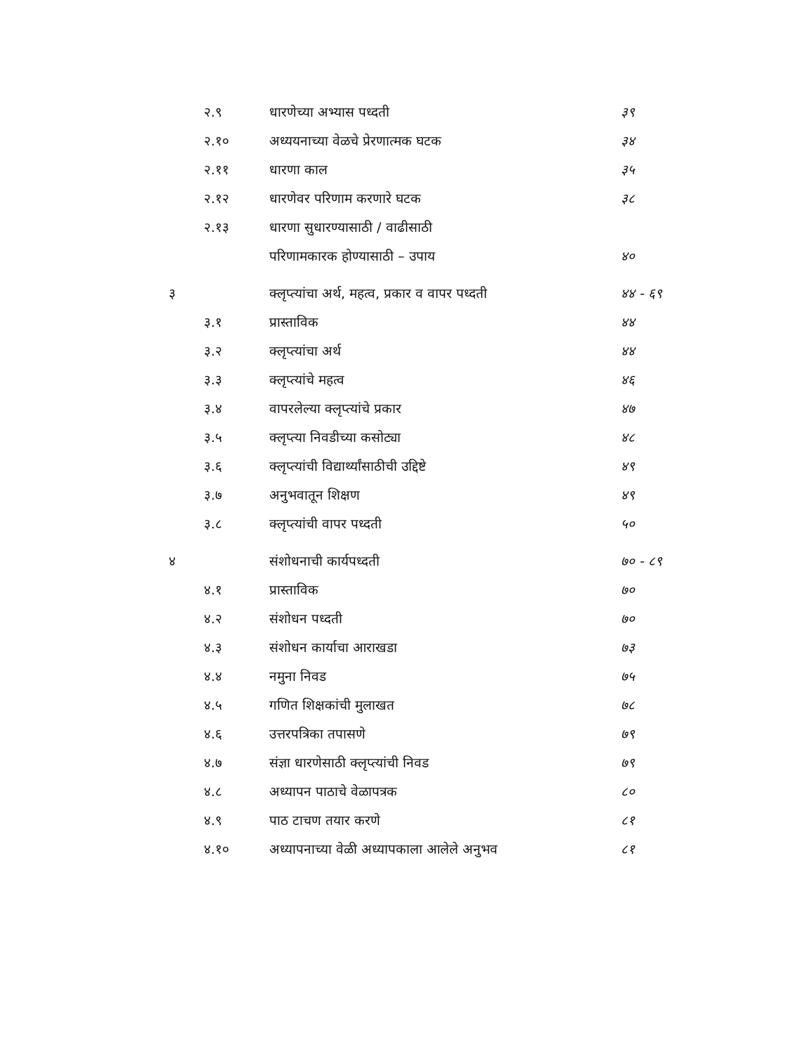| | २.९ | धारणेच्या अभ्यास पध्दती | ३९ |
| | २.१० | अध्ययनाच्या वेळचे प्रेरणात्मक घटक | ३४ |
| | २.११ | धारणा काल | ३५ |
| | २.१२ | धारणेवर परिणाम करणारे घटक | ३८ |
| | २.१३ | धारणा सुधारण्यासाठी / वाढीसाठी | |
| | | परिणामकारक होण्यासाठी – उपाय | ४० |
| ३ | | क्लृप्त्यांचा अर्थ, महत्व, प्रकार व वापर पध्दती | ४४ - ६९ |
| | ३.१ | प्रास्ताविक | ४४ |
| | ३.२ | क्लृप्त्यांचा अर्थ | ४४ |
| | ३.३ | क्लृप्त्यांचे महत्व | ४६ |
| | ३.४ | वापरलेल्या क्लृप्त्यांचे प्रकार | ४७ |
| | ३.५ | क्लृप्त्या निवडीच्या कसोट्या | ४८ |
| | ३.६ | क्लृप्त्यांची विद्यार्थ्यांसाठीची उद्दिष्टे | ४९ |
| | ३.७ | अनुभवातून शिक्षण | ४९ |
| | ३.८ | क्लृप्त्यांची वापर पध्दती | ५० |
| ४ | | संशोधनाची कार्यपध्दती | ७० - ८९ |
| | ४.१ | प्रास्ताविक | ७० |
| | ४.२ | संशोधन पध्दती | ७० |
| | ४.३ | संशोधन कार्याचा आराखडा | ७३ |
| | ४.४ | नमुना निवड | ७५ |
| | ४.५ | गणित शिक्षकांची मुलाखत | ७८ |
| | ४.६ | उत्तरपत्रिका तपासणे | ७९ |
| | ४.७ | संज्ञा धारणेसाठी क्लृप्त्यांची निवड | ७९ |
| | ४.८ | अध्यापन पाठाचे वेळापत्रक | ८० |
| | ४.९ | पाठ टाचण तयार करणे | ८१ |
| | ४.१० | अध्यापनाच्या वेळी अध्यापकाला आलेले अनुभव | ८१ |